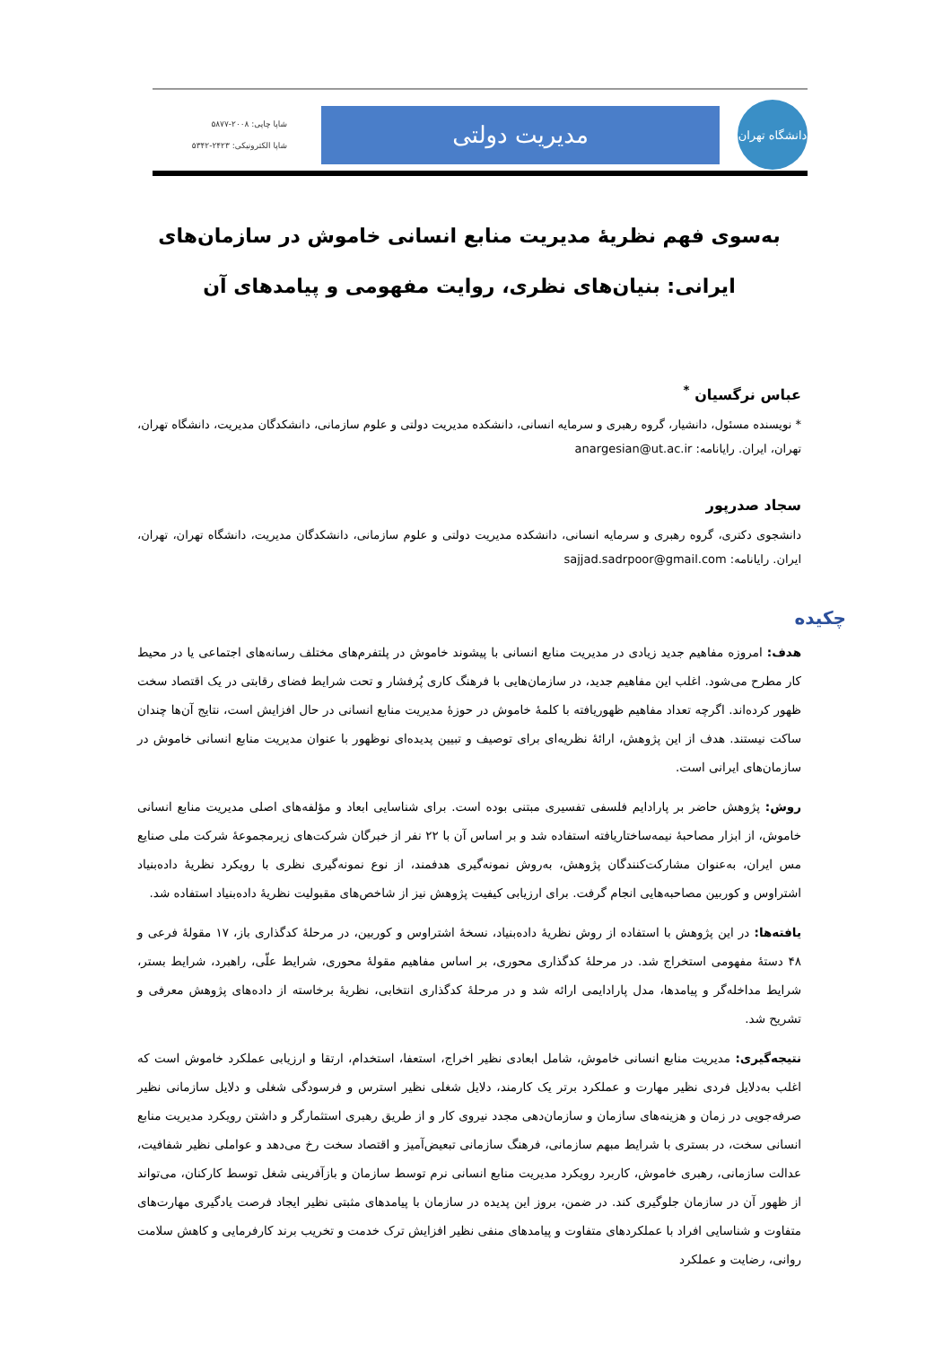دانشگاه تهران
مدیریت دولتی
شاپا چاپی: ۲۰۰۸-۵۸۷۷
شاپا الکترونیکی: ۲۴۲۳-۵۳۴۲
به‌سوی فهم نظریهٔ مدیریت منابع انسانی خاموش در سازمان‌های ایرانی: بنیان‌های نظری، روایت مفهومی و پیامدهای آن
عباس نرگسیان <sup>*</sup>
* نویسنده مسئول، دانشیار، گروه رهبری و سرمایه انسانی، دانشکده مدیریت دولتی و علوم سازمانی، دانشکدگان مدیریت، دانشگاه تهران، تهران، ایران. رایانامه: anargesian@ut.ac.ir
سجاد صدرپور
دانشجوی دکتری، گروه رهبری و سرمایه انسانی، دانشکده مدیریت دولتی و علوم سازمانی، دانشکدگان مدیریت، دانشگاه تهران، تهران، ایران. رایانامه: sajjad.sadrpoor@gmail.com
چکیده
هدف: امروزه مفاهیم جدید زیادی در مدیریت منابع انسانی با پیشوند خاموش در پلتفرم‌های مختلف رسانه‌های اجتماعی یا در محیط کار مطرح می‌شود. اغلب این مفاهیم جدید، در سازمان‌هایی با فرهنگ کاری پُرفشار و تحت شرایط فضای رقابتی در یک اقتصاد سخت ظهور کرده‌اند. اگرچه تعداد مفاهیم ظهوریافته با کلمهٔ خاموش در حوزهٔ مدیریت منابع انسانی در حال افزایش است، نتایج آن‌ها چندان ساکت نیستند. هدف از این پژوهش، ارائهٔ نظریه‌ای برای توصیف و تبیین پدیده‌ای نوظهور با عنوان مدیریت منابع انسانی خاموش در سازمان‌های ایرانی است.
روش: پژوهش حاضر بر پارادایم فلسفی تفسیری مبتنی بوده است. برای شناسایی ابعاد و مؤلفه‌های اصلی مدیریت منابع انسانی خاموش، از ابزار مصاحبهٔ نیمه‌ساختاریافته استفاده شد و بر اساس آن با ۲۲ نفر از خبرگان شرکت‌های زیرمجموعهٔ شرکت ملی صنایع مس ایران، به‌عنوان مشارکت‌کنندگان پژوهش، به‌روش نمونه‌گیری هدفمند، از نوع نمونه‌گیری نظری با رویکرد نظریهٔ داده‌بنیاد اشتراوس و کوربین مصاحبه‌هایی انجام گرفت. برای ارزیابی کیفیت پژوهش نیز از شاخص‌های مقبولیت نظریهٔ داده‌بنیاد استفاده شد.
یافته‌ها: در این پژوهش با استفاده از روش نظریهٔ داده‌بنیاد، نسخهٔ اشتراوس و کوربین، در مرحلهٔ کدگذاری باز، ۱۷ مقولهٔ فرعی و ۴۸ دستهٔ مفهومی استخراج شد. در مرحلهٔ کدگذاری محوری، بر اساس مفاهیم مقولهٔ محوری، شرایط علّی، راهبرد، شرایط بستر، شرایط مداخله‌گر و پیامدها، مدل پارادایمی ارائه شد و در مرحلهٔ کدگذاری انتخابی، نظریهٔ برخاسته از داده‌های پژوهش معرفی و تشریح شد.
نتیجه‌گیری: مدیریت منابع انسانی خاموش، شامل ابعادی نظیر اخراج، استعفا، استخدام، ارتقا و ارزیابی عملکرد خاموش است که اغلب به‌دلایل فردی نظیر مهارت و عملکرد برتر یک کارمند، دلایل شغلی نظیر استرس و فرسودگی شغلی و دلایل سازمانی نظیر صرفه‌جویی در زمان و هزینه‌های سازمان و سازمان‌دهی مجدد نیروی کار و از طریق رهبری استثمارگر و داشتن رویکرد مدیریت منابع انسانی سخت، در بستری با شرایط مبهم سازمانی، فرهنگ سازمانی تبعیض‌آمیز و اقتصاد سخت رخ می‌دهد و عواملی نظیر شفافیت، عدالت سازمانی، رهبری خاموش، کاربرد رویکرد مدیریت منابع انسانی نرم توسط سازمان و بازآفرینی شغل توسط کارکنان، می‌تواند از ظهور آن در سازمان جلوگیری کند. در ضمن، بروز این پدیده در سازمان با پیامدهای مثبتی نظیر ایجاد فرصت یادگیری مهارت‌های متفاوت و شناسایی افراد با عملکردهای متفاوت و پیامدهای منفی نظیر افزایش ترک خدمت و تخریب برند کارفرمایی و کاهش سلامت روانی، رضایت و عملکرد